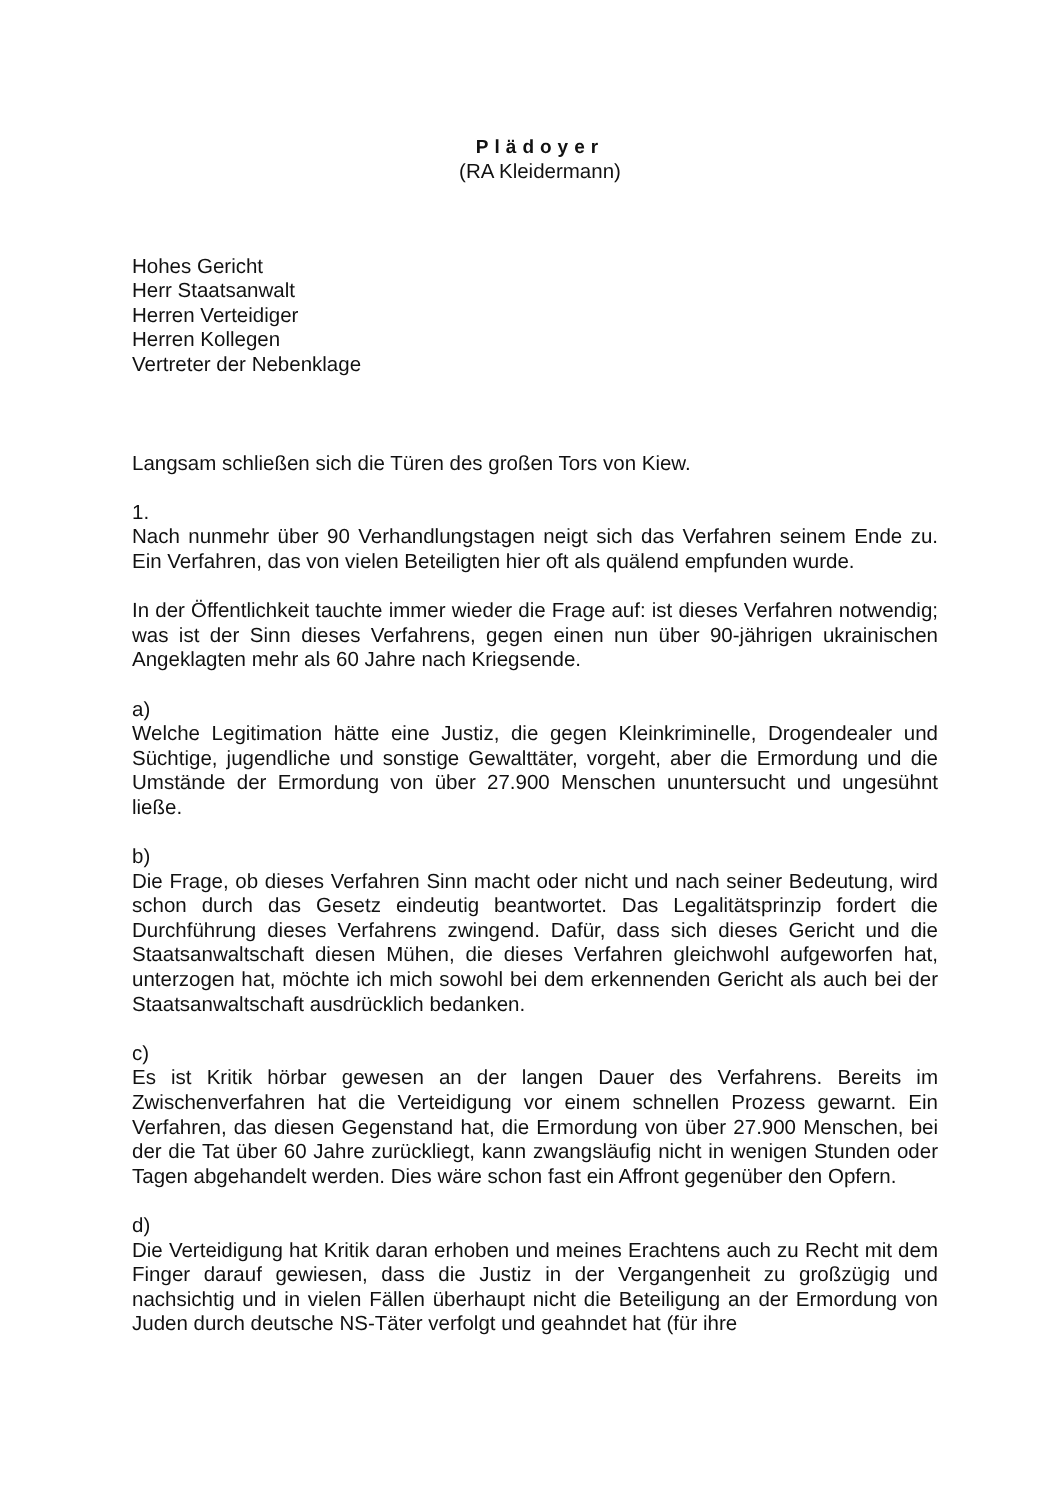Plädoyer
(RA Kleidermann)
Hohes Gericht
Herr Staatsanwalt
Herren Verteidiger
Herren Kollegen
Vertreter der Nebenklage
Langsam schließen sich die Türen des großen Tors von Kiew.
1.
Nach nunmehr über 90 Verhandlungstagen neigt sich das Verfahren seinem Ende zu. Ein Verfahren, das von vielen Beteiligten hier oft als quälend empfunden wurde.
In der Öffentlichkeit tauchte immer wieder die Frage auf: ist dieses Verfahren notwendig; was ist der Sinn dieses Verfahrens, gegen einen nun über 90-jährigen ukrainischen Angeklagten mehr als 60 Jahre nach Kriegsende.
a)
Welche Legitimation hätte eine Justiz, die gegen Kleinkriminelle, Drogendealer und Süchtige, jugendliche und sonstige Gewalttäter, vorgeht, aber die Ermordung und die Umstände der Ermordung von über 27.900 Menschen ununtersucht und ungesühnt ließe.
b)
Die Frage, ob dieses Verfahren Sinn macht oder nicht und nach seiner Bedeutung, wird schon durch das Gesetz eindeutig beantwortet. Das Legalitätsprinzip fordert die Durchführung dieses Verfahrens zwingend. Dafür, dass sich dieses Gericht und die Staatsanwaltschaft diesen Mühen, die dieses Verfahren gleichwohl aufgeworfen hat, unterzogen hat, möchte ich mich sowohl bei dem erkennenden Gericht als auch bei der Staatsanwaltschaft ausdrücklich bedanken.
c)
Es ist Kritik hörbar gewesen an der langen Dauer des Verfahrens. Bereits im Zwischenverfahren hat die Verteidigung vor einem schnellen Prozess gewarnt. Ein Verfahren, das diesen Gegenstand hat, die Ermordung von über 27.900 Menschen, bei der die Tat über 60 Jahre zurückliegt, kann zwangsläufig nicht in wenigen Stunden oder Tagen abgehandelt werden. Dies wäre schon fast ein Affront gegenüber den Opfern.
d)
Die Verteidigung hat Kritik daran erhoben und meines Erachtens auch zu Recht mit dem Finger darauf gewiesen, dass die Justiz in der Vergangenheit zu großzügig und nachsichtig und in vielen Fällen überhaupt nicht die Beteiligung an der Ermordung von Juden durch deutsche NS-Täter verfolgt und geahndet hat (für ihre